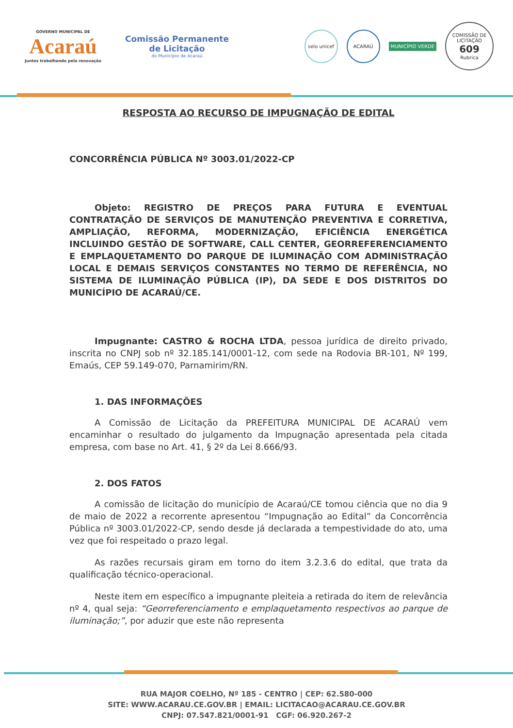GOVERNO MUNICIPAL DE
Acaraú
Juntos trabalhando pela renovação
Comissão Permanente de Licitação
do Município de Acaraú
selo unicef
ACARAÚ
MUNICÍPIO VERDE
COMISSÃO DE LICITAÇÃO
609
Rubrica
RESPOSTA AO RECURSO DE IMPUGNAÇÃO DE EDITAL
CONCORRÊNCIA PÚBLICA Nº 3003.01/2022-CP
Objeto: REGISTRO DE PREÇOS PARA FUTURA E EVENTUAL CONTRATAÇÃO DE SERVIÇOS DE MANUTENÇÃO PREVENTIVA E CORRETIVA, AMPLIAÇÃO, REFORMA, MODERNIZAÇÃO, EFICIÊNCIA ENERGÉTICA INCLUINDO GESTÃO DE SOFTWARE, CALL CENTER, GEORREFERENCIAMENTO E EMPLAQUETAMENTO DO PARQUE DE ILUMINAÇÃO COM ADMINISTRAÇÃO LOCAL E DEMAIS SERVIÇOS CONSTANTES NO TERMO DE REFERÊNCIA, NO SISTEMA DE ILUMINAÇÃO PÚBLICA (IP), DA SEDE E DOS DISTRITOS DO MUNICÍPIO DE ACARAÚ/CE.
Impugnante: CASTRO & ROCHA LTDA, pessoa jurídica de direito privado, inscrita no CNPJ sob nº 32.185.141/0001-12, com sede na Rodovia BR-101, Nº 199, Emaús, CEP 59.149-070, Parnamirim/RN.
1. DAS INFORMAÇÕES
A Comissão de Licitação da PREFEITURA MUNICIPAL DE ACARAÚ vem encaminhar o resultado do julgamento da Impugnação apresentada pela citada empresa, com base no Art. 41, § 2º da Lei 8.666/93.
2. DOS FATOS
A comissão de licitação do município de Acaraú/CE tomou ciência que no dia 9 de maio de 2022 a recorrente apresentou “Impugnação ao Edital” da Concorrência Pública nº 3003.01/2022-CP, sendo desde já declarada a tempestividade do ato, uma vez que foi respeitado o prazo legal.
As razões recursais giram em torno do item 3.2.3.6 do edital, que trata da qualificação técnico-operacional.
Neste item em específico a impugnante pleiteia a retirada do item de relevância nº 4, qual seja: “Georreferenciamento e emplaquetamento respectivos ao parque de iluminação;”, por aduzir que este não representa
RUA MAJOR COELHO, Nº 185 - CENTRO | CEP: 62.580-000
SITE: WWW.ACARAU.CE.GOV.BR | EMAIL: LICITACAO@ACARAU.CE.GOV.BR
CNPJ: 07.547.821/0001-91 CGF: 06.920.267-2